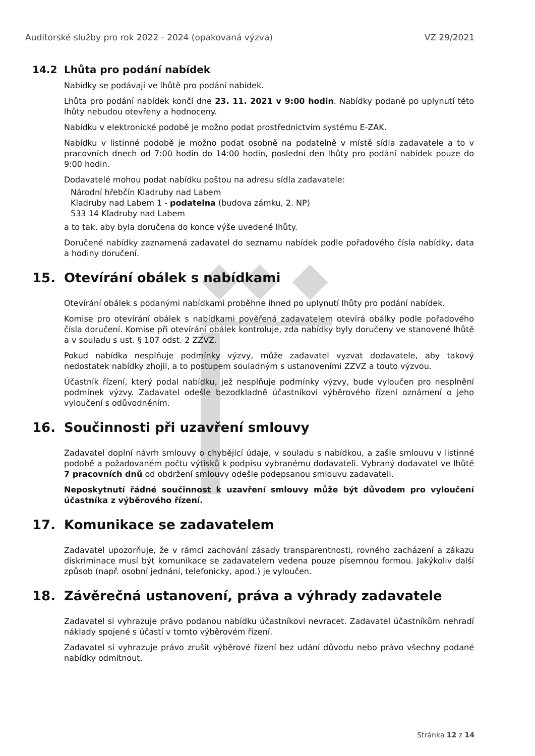Auditorské služby pro rok 2022 - 2024 (opakovaná výzva) VZ 29/2021
14.2 Lhůta pro podání nabídek
Nabídky se podávají ve lhůtě pro podání nabídek.
Lhůta pro podání nabídek končí dne 23. 11. 2021 v 9:00 hodin. Nabídky podané po uplynutí této lhůty nebudou otevřeny a hodnoceny.
Nabídku v elektronické podobě je možno podat prostřednictvím systému E-ZAK.
Nabídku v listinné podobě je možno podat osobně na podatelně v místě sídla zadavatele a to v pracovních dnech od 7:00 hodin do 14:00 hodin, poslední den lhůty pro podání nabídek pouze do 9:00 hodin.
Dodavatelé mohou podat nabídku poštou na adresu sídla zadavatele:
Národní hřebčín Kladruby nad Labem
Kladruby nad Labem 1 - podatelna (budova zámku, 2. NP)
533 14 Kladruby nad Labem
a to tak, aby byla doručena do konce výše uvedené lhůty.
Doručené nabídky zaznamená zadavatel do seznamu nabídek podle pořadového čísla nabídky, data a hodiny doručení.
15. Otevírání obálek s nabídkami
Otevírání obálek s podanými nabídkami proběhne ihned po uplynutí lhůty pro podání nabídek.
Komise pro otevírání obálek s nabídkami pověřená zadavatelem otevírá obálky podle pořadového čísla doručení. Komise při otevírání obálek kontroluje, zda nabídky byly doručeny ve stanovené lhůtě a v souladu s ust. § 107 odst. 2 ZZVZ.
Pokud nabídka nesplňuje podmínky výzvy, může zadavatel vyzvat dodavatele, aby takový nedostatek nabídky zhojil, a to postupem souladným s ustanoveními ZZVZ a touto výzvou.
Účastník řízení, který podal nabídku, jež nesplňuje podmínky výzvy, bude vyloučen pro nesplnění podmínek výzvy. Zadavatel odešle bezodkladně účastníkovi výběrového řízení oznámení o jeho vyloučení s odůvodněním.
16. Součinnosti při uzavření smlouvy
Zadavatel doplní návrh smlouvy o chybějící údaje, v souladu s nabídkou, a zašle smlouvu v listinné podobě a požadovaném počtu výtisků k podpisu vybranému dodavateli. Vybraný dodavatel ve lhůtě 7 pracovních dnů od obdržení smlouvy odešle podepsanou smlouvu zadavateli.
Neposkytnutí řádné součinnost k uzavření smlouvy může být důvodem pro vyloučení účastníka z výběrového řízení.
17. Komunikace se zadavatelem
Zadavatel upozorňuje, že v rámci zachování zásady transparentnosti, rovného zacházení a zákazu diskriminace musí být komunikace se zadavatelem vedena pouze písemnou formou. Jakýkoliv další způsob (např. osobní jednání, telefonicky, apod.) je vyloučen.
18. Závěrečná ustanovení, práva a výhrady zadavatele
Zadavatel si vyhrazuje právo podanou nabídku účastníkovi nevracet. Zadavatel účastníkům nehradí náklady spojené s účastí v tomto výběrovém řízení.
Zadavatel si vyhrazuje právo zrušit výběrové řízení bez udání důvodu nebo právo všechny podané nabídky odmítnout.
Stránka 12 z 14